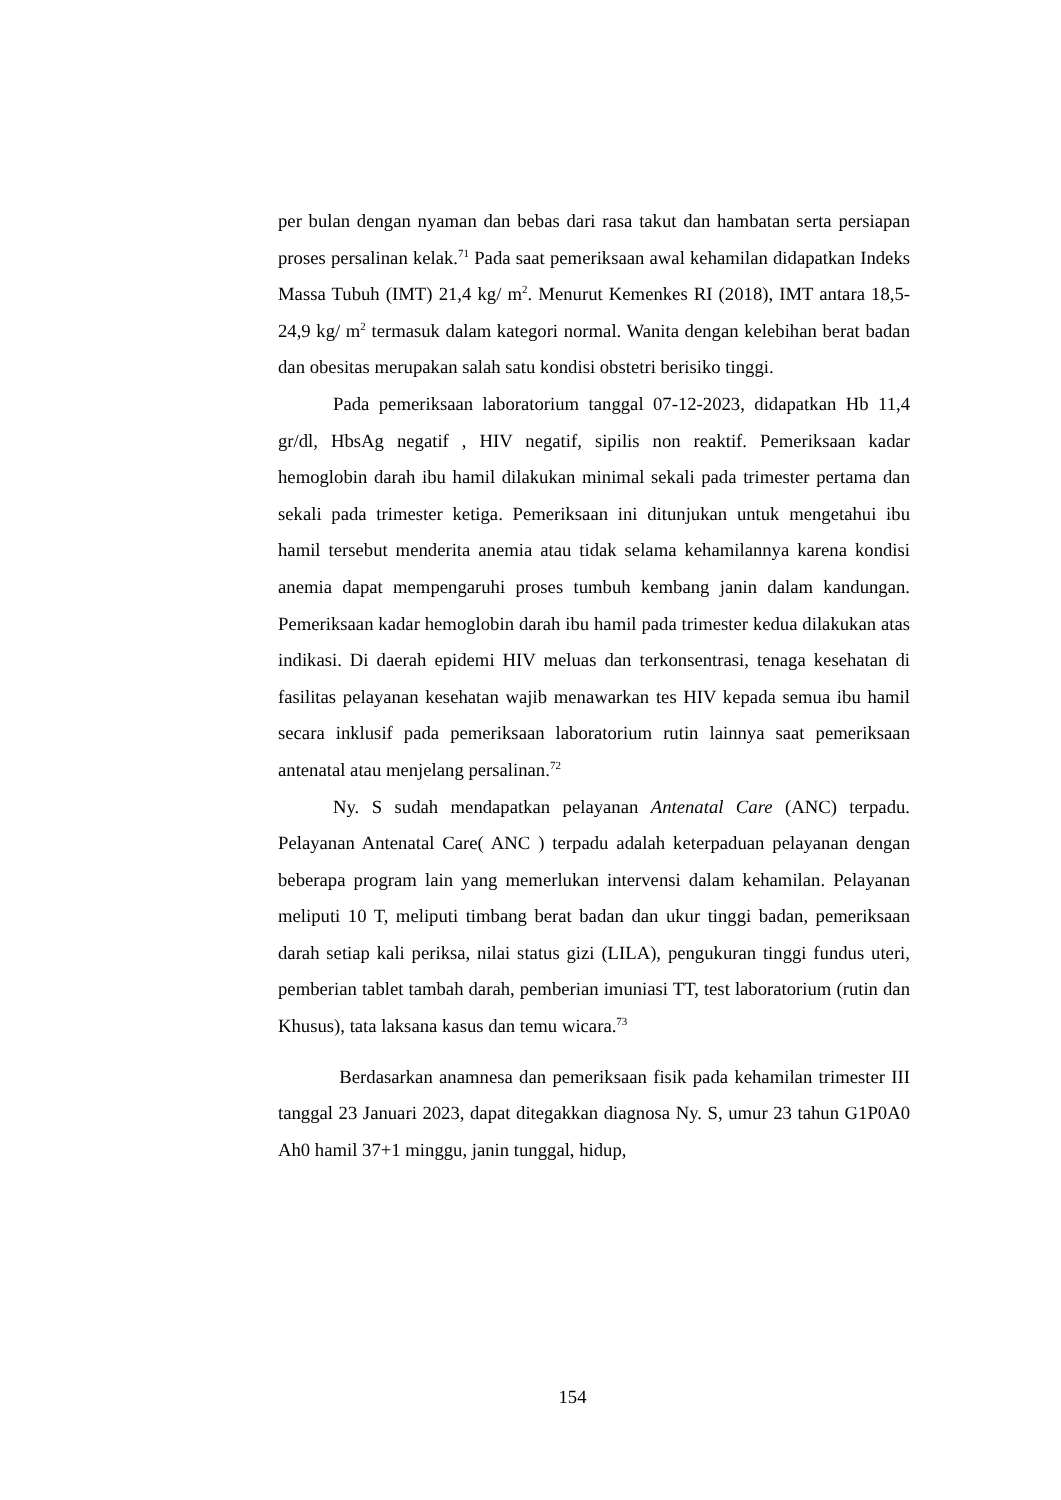per bulan dengan nyaman dan bebas dari rasa takut dan hambatan serta persiapan proses persalinan kelak.<sup>71</sup> Pada saat pemeriksaan awal kehamilan didapatkan Indeks Massa Tubuh (IMT) 21,4 kg/ m<sup>2</sup>. Menurut Kemenkes RI (2018), IMT antara 18,5-24,9 kg/ m<sup>2</sup> termasuk dalam kategori normal. Wanita dengan kelebihan berat badan dan obesitas merupakan salah satu kondisi obstetri berisiko tinggi.
Pada pemeriksaan laboratorium tanggal 07-12-2023, didapatkan Hb 11,4 gr/dl, HbsAg negatif , HIV negatif, sipilis non reaktif. Pemeriksaan kadar hemoglobin darah ibu hamil dilakukan minimal sekali pada trimester pertama dan sekali pada trimester ketiga. Pemeriksaan ini ditunjukan untuk mengetahui ibu hamil tersebut menderita anemia atau tidak selama kehamilannya karena kondisi anemia dapat mempengaruhi proses tumbuh kembang janin dalam kandungan. Pemeriksaan kadar hemoglobin darah ibu hamil pada trimester kedua dilakukan atas indikasi. Di daerah epidemi HIV meluas dan terkonsentrasi, tenaga kesehatan di fasilitas pelayanan kesehatan wajib menawarkan tes HIV kepada semua ibu hamil secara inklusif pada pemeriksaan laboratorium rutin lainnya saat pemeriksaan antenatal atau menjelang persalinan.<sup>72</sup>
Ny. S sudah mendapatkan pelayanan Antenatal Care (ANC) terpadu. Pelayanan Antenatal Care( ANC ) terpadu adalah keterpaduan pelayanan dengan beberapa program lain yang memerlukan intervensi dalam kehamilan. Pelayanan meliputi 10 T, meliputi timbang berat badan dan ukur tinggi badan, pemeriksaan darah setiap kali periksa, nilai status gizi (LILA), pengukuran tinggi fundus uteri, pemberian tablet tambah darah, pemberian imuniasi TT, test laboratorium (rutin dan Khusus), tata laksana kasus dan temu wicara.<sup>73</sup>
Berdasarkan anamnesa dan pemeriksaan fisik pada kehamilan trimester III tanggal 23 Januari 2023, dapat ditegakkan diagnosa Ny. S, umur 23 tahun G1P0A0 Ah0 hamil 37+1 minggu, janin tunggal, hidup,
154